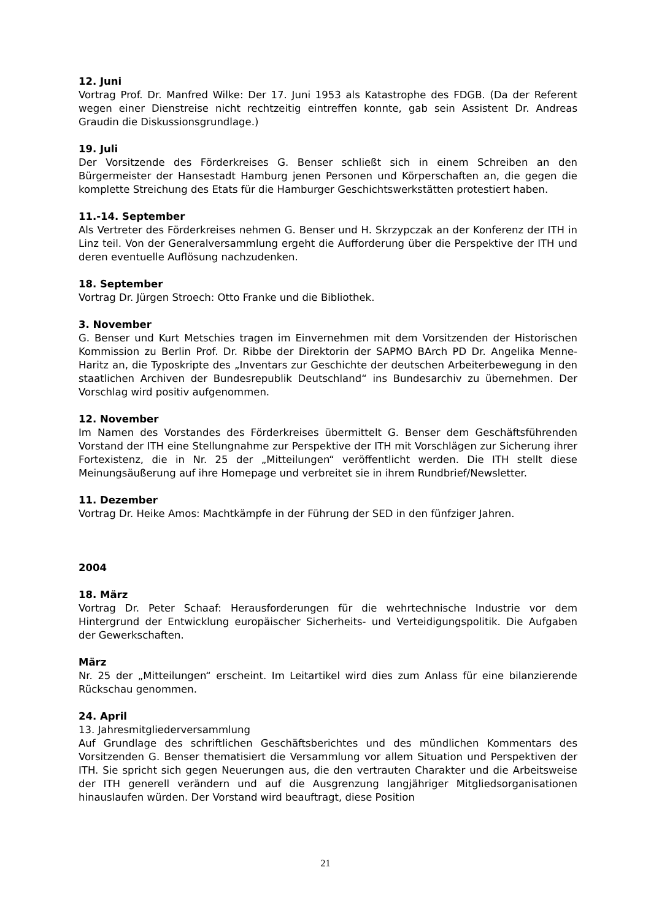12. Juni
Vortrag Prof. Dr. Manfred Wilke: Der 17. Juni 1953 als Katastrophe des FDGB. (Da der Referent wegen einer Dienstreise nicht rechtzeitig eintreffen konnte, gab sein Assistent Dr. Andreas Graudin die Diskussionsgrundlage.)
19. Juli
Der Vorsitzende des Förderkreises G. Benser schließt sich in einem Schreiben an den Bürgermeister der Hansestadt Hamburg jenen Personen und Körperschaften an, die gegen die komplette Streichung des Etats für die Hamburger Geschichtswerkstätten protestiert haben.
11.-14. September
Als Vertreter des Förderkreises nehmen G. Benser und H. Skrzypczak an der Konferenz der ITH in Linz teil. Von der Generalversammlung ergeht die Aufforderung über die Perspektive der ITH und deren eventuelle Auflösung nachzudenken.
18. September
Vortrag Dr. Jürgen Stroech: Otto Franke und die Bibliothek.
3. November
G. Benser und Kurt Metschies tragen im Einvernehmen mit dem Vorsitzenden der Historischen Kommission zu Berlin Prof. Dr. Ribbe der Direktorin der SAPMO BArch PD Dr. Angelika Menne-Haritz an, die Typoskripte des „Inventars zur Geschichte der deutschen Arbeiterbewegung in den staatlichen Archiven der Bundesrepublik Deutschland“ ins Bundesarchiv zu übernehmen. Der Vorschlag wird positiv aufgenommen.
12. November
Im Namen des Vorstandes des Förderkreises übermittelt G. Benser dem Geschäftsführenden Vorstand der ITH eine Stellungnahme zur Perspektive der ITH mit Vorschlägen zur Sicherung ihrer Fortexistenz, die in Nr. 25 der „Mitteilungen“ veröffentlicht werden. Die ITH stellt diese Meinungsäußerung auf ihre Homepage und verbreitet sie in ihrem Rundbrief/Newsletter.
11. Dezember
Vortrag Dr. Heike Amos: Machtkämpfe in der Führung der SED in den fünfziger Jahren.
2004
18. März
Vortrag Dr. Peter Schaaf: Herausforderungen für die wehrtechnische Industrie vor dem Hintergrund der Entwicklung europäischer Sicherheits- und Verteidigungspolitik. Die Aufgaben der Gewerkschaften.
März
Nr. 25 der „Mitteilungen“ erscheint. Im Leitartikel wird dies zum Anlass für eine bilanzierende Rückschau genommen.
24. April
13. Jahresmitgliederversammlung
Auf Grundlage des schriftlichen Geschäftsberichtes und des mündlichen Kommentars des Vorsitzenden G. Benser thematisiert die Versammlung vor allem Situation und Perspektiven der ITH. Sie spricht sich gegen Neuerungen aus, die den vertrauten Charakter und die Arbeitsweise der ITH generell verändern und auf die Ausgrenzung langjähriger Mitgliedsorganisationen hinauslaufen würden. Der Vorstand wird beauftragt, diese Position
21